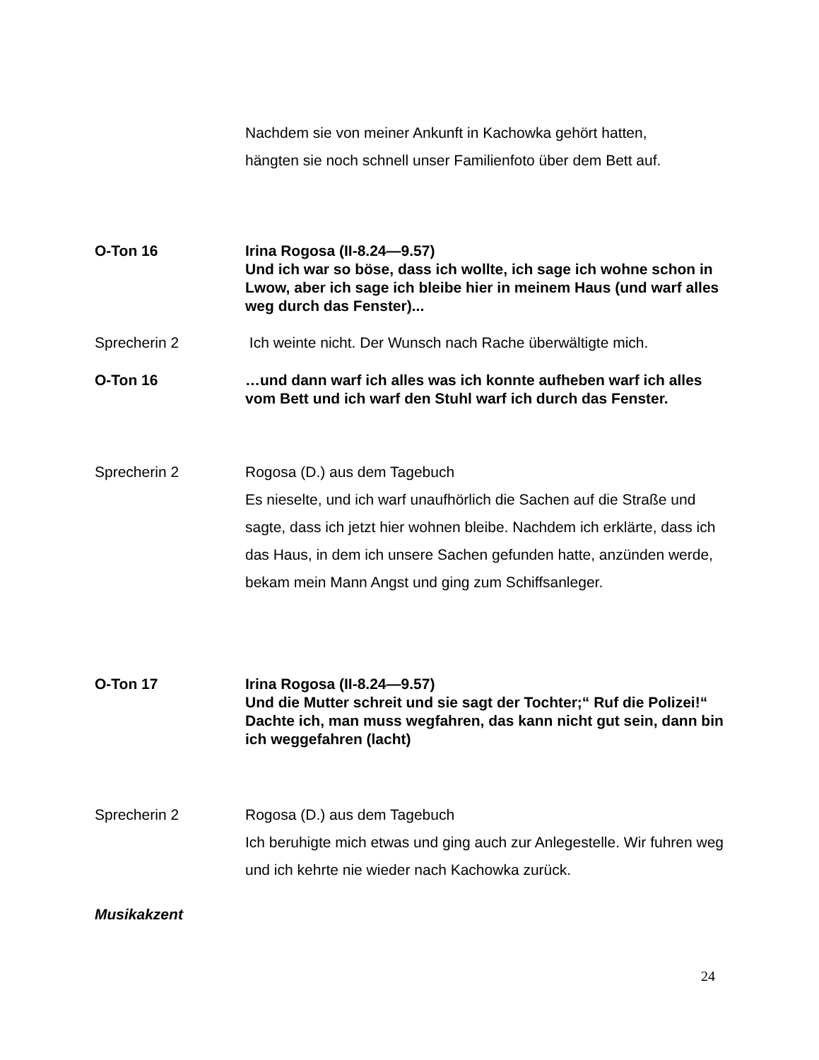Nachdem sie von meiner Ankunft in Kachowka gehört hatten,
hängten sie noch schnell unser Familienfoto über dem Bett auf.
O-Ton 16 Irina Rogosa (II-8.24—9.57)
Und ich war so böse, dass ich wollte, ich sage ich wohne schon in Lwow, aber ich sage ich bleibe hier in meinem Haus (und warf alles weg durch das Fenster)...
Sprecherin 2 Ich weinte nicht. Der Wunsch nach Rache überwältigte mich.
O-Ton 16 …und dann warf ich alles was ich konnte aufheben warf ich alles vom Bett und ich warf den Stuhl warf ich durch das Fenster.
Sprecherin 2 Rogosa (D.) aus dem Tagebuch
Es nieselte, und ich warf unaufhörlich die Sachen auf die Straße und sagte, dass ich jetzt hier wohnen bleibe. Nachdem ich erklärte, dass ich das Haus, in dem ich unsere Sachen gefunden hatte, anzünden werde, bekam mein Mann Angst und ging zum Schiffsanleger.
O-Ton 17 Irina Rogosa (II-8.24—9.57)
Und die Mutter schreit und sie sagt der Tochter;“ Ruf die Polizei!“ Dachte ich, man muss wegfahren, das kann nicht gut sein, dann bin ich weggefahren (lacht)
Sprecherin 2 Rogosa (D.) aus dem Tagebuch
Ich beruhigte mich etwas und ging auch zur Anlegestelle. Wir fuhren weg und ich kehrte nie wieder nach Kachowka zurück.
Musikakzent
24